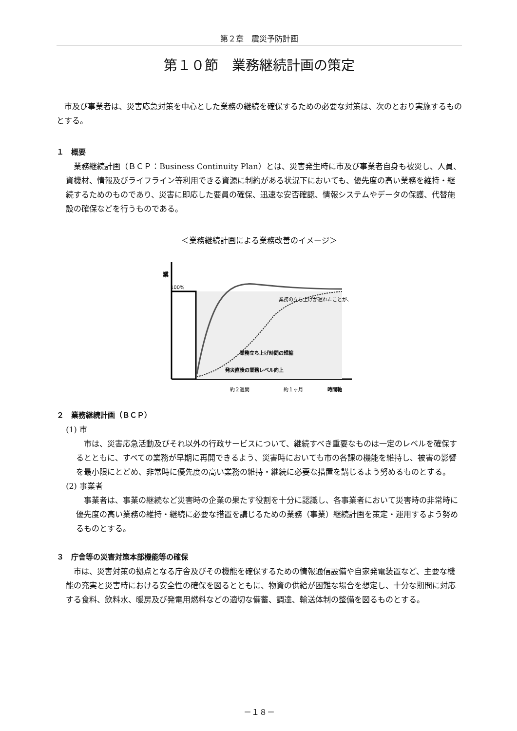第２章　震災予防計画
第１０節　業務継続計画の策定
市及び事業者は、災害応急対策を中心とした業務の継続を確保するための必要な対策は、次のとおり実施するものとする。
１　概要
業務継続計画（ＢＣＰ：Business Continuity Plan）とは、災害発生時に市及び事業者自身も被災し、人員、資機材、情報及びライフライン等利用できる資源に制約がある状況下においても、優先度の高い業務を維持・継続するためのものであり、災害に即応した要員の確保、迅速な安否確認、情報システムやデータの保護、代替施設の確保などを行うものである。
＜業務継続計画による業務改善のイメージ＞
100%
業
業務の立ち上げが遅れたことが、
業務立ち上げ時間の短縮
発災直後の業務レベル向上
約２週間
約１ヶ月
時間軸
２　業務継続計画（ＢＣＰ）
(1) 市
市は、災害応急活動及びそれ以外の行政サービスについて、継続すべき重要なものは一定のレベルを確保するとともに、すべての業務が早期に再開できるよう、災害時においても市の各課の機能を維持し、被害の影響を最小限にとどめ、非常時に優先度の高い業務の維持・継続に必要な措置を講じるよう努めるものとする。
(2) 事業者
事業者は、事業の継続など災害時の企業の果たす役割を十分に認識し、各事業者において災害時の非常時に優先度の高い業務の維持・継続に必要な措置を講じるための業務（事業）継続計画を策定・運用するよう努めるものとする。
３　庁舎等の災害対策本部機能等の確保
市は、災害対策の拠点となる庁舎及びその機能を確保するための情報通信設備や自家発電装置など、主要な機能の充実と災害時における安全性の確保を図るとともに、物資の供給が困難な場合を想定し、十分な期間に対応する食料、飲料水、暖房及び発電用燃料などの適切な備蓄、調達、輸送体制の整備を図るものとする。
－１８－